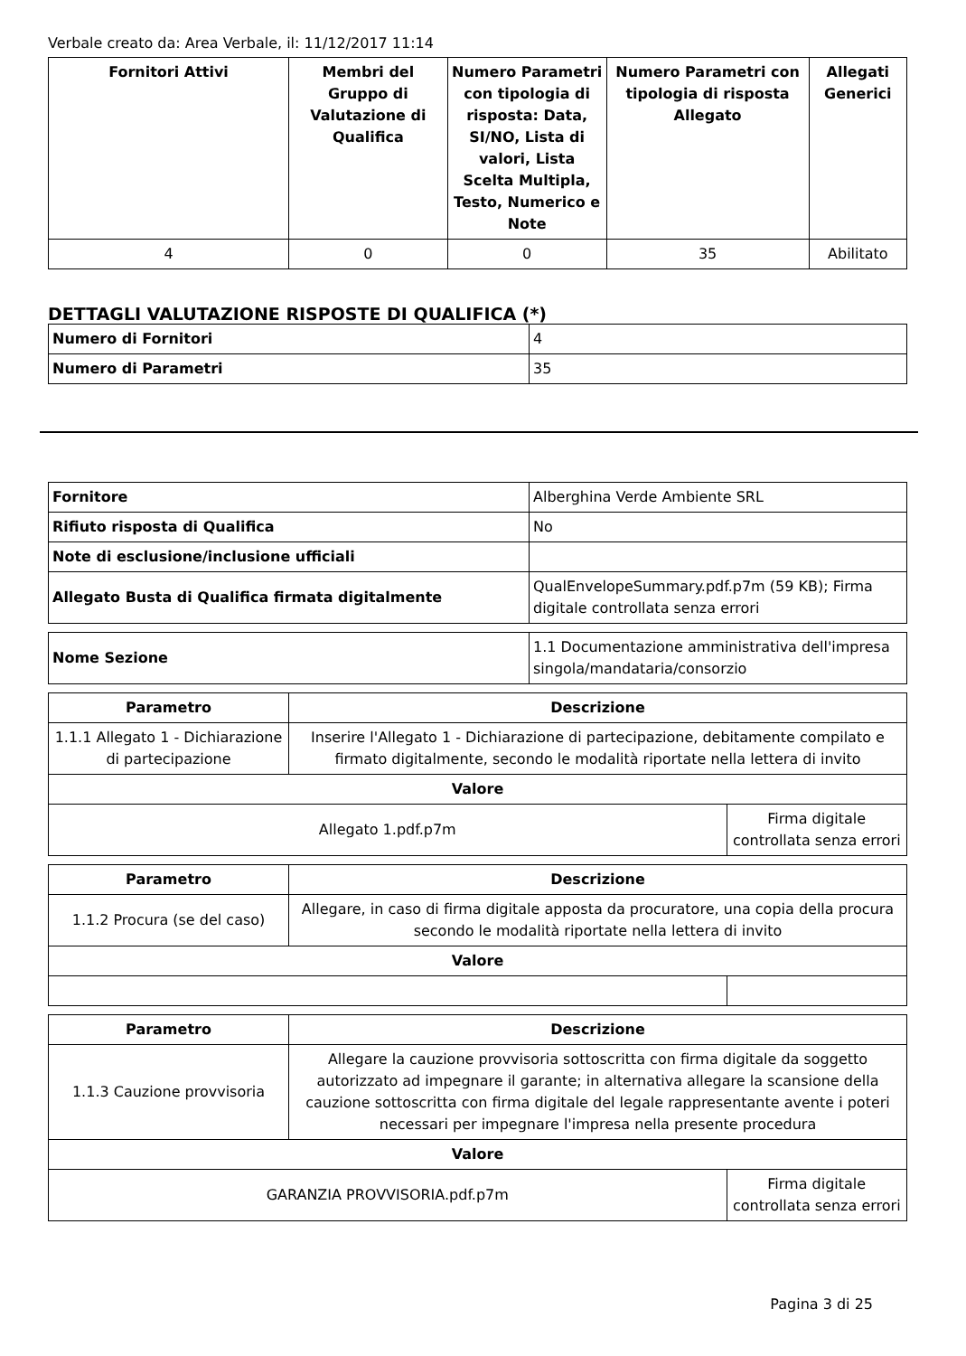Verbale creato da: Area Verbale, il: 11/12/2017 11:14
| Fornitori Attivi | Membri del Gruppo di Valutazione di Qualifica | Numero Parametri con tipologia di risposta: Data, SI/NO, Lista di valori, Lista Scelta Multipla, Testo, Numerico e Note | Numero Parametri con tipologia di risposta Allegato | Allegati Generici |
| --- | --- | --- | --- | --- |
| 4 | 0 | 0 | 35 | Abilitato |
DETTAGLI VALUTAZIONE RISPOSTE DI QUALIFICA (*)
| Numero di Fornitori | 4 |
| Numero di Parametri | 35 |
| Fornitore | Alberghina Verde Ambiente SRL |
| Rifiuto risposta di Qualifica | No |
| Note di esclusione/inclusione ufficiali | |
| Allegato Busta di Qualifica firmata digitalmente | QualEnvelopeSummary.pdf.p7m (59 KB); Firma digitale controllata senza errori |
| Nome Sezione | 1.1 Documentazione amministrativa dell'impresa singola/mandataria/consorzio |
| Parametro | Descrizione | |
| --- | --- | --- |
| 1.1.1 Allegato 1 - Dichiarazione di partecipazione | Inserire l'Allegato 1 - Dichiarazione di partecipazione, debitamente compilato e firmato digitalmente, secondo le modalità riportate nella lettera di invito | |
| Valore | | |
| Allegato 1.pdf.p7m | | Firma digitale controllata senza errori |
| Parametro | Descrizione | |
| --- | --- | --- |
| 1.1.2 Procura (se del caso) | Allegare, in caso di firma digitale apposta da procuratore, una copia della procura secondo le modalità riportate nella lettera di invito | |
| Valore | | |
| Parametro | Descrizione | |
| --- | --- | --- |
| 1.1.3 Cauzione provvisoria | Allegare la cauzione provvisoria sottoscritta con firma digitale da soggetto autorizzato ad impegnare il garante; in alternativa allegare la scansione della cauzione sottoscritta con firma digitale del legale rappresentante avente i poteri necessari per impegnare l'impresa nella presente procedura | |
| Valore | | |
| GARANZIA PROVVISORIA.pdf.p7m | | Firma digitale controllata senza errori |
Pagina 3 di 25